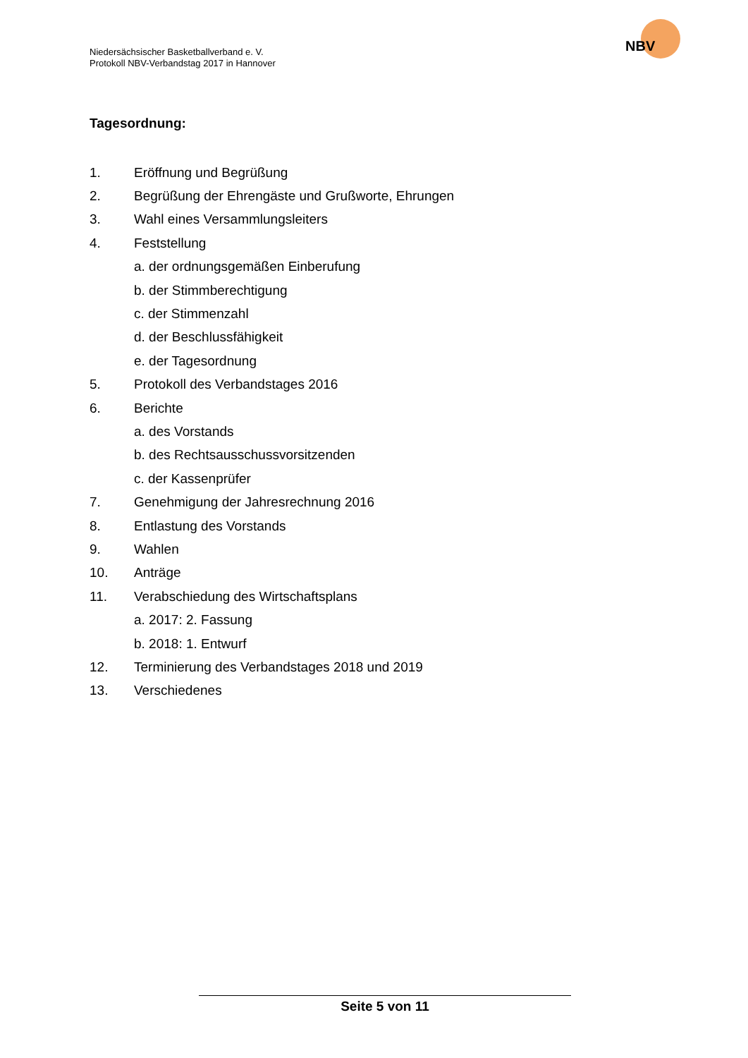Niedersächsischer Basketballverband e. V.
Protokoll NBV-Verbandstag 2017 in Hannover
NBV
Tagesordnung:
1. Eröffnung und Begrüßung
2. Begrüßung der Ehrengäste und Grußworte, Ehrungen
3. Wahl eines Versammlungsleiters
4. Feststellung
a. der ordnungsgemäßen Einberufung
b. der Stimmberechtigung
c. der Stimmenzahl
d. der Beschlussfähigkeit
e. der Tagesordnung
5. Protokoll des Verbandstages 2016
6. Berichte
a. des Vorstands
b. des Rechtsausschussvorsitzenden
c. der Kassenprüfer
7. Genehmigung der Jahresrechnung 2016
8. Entlastung des Vorstands
9. Wahlen
10. Anträge
11. Verabschiedung des Wirtschaftsplans
a. 2017: 2. Fassung
b. 2018: 1. Entwurf
12. Terminierung des Verbandstages 2018 und 2019
13. Verschiedenes
Seite 5 von 11